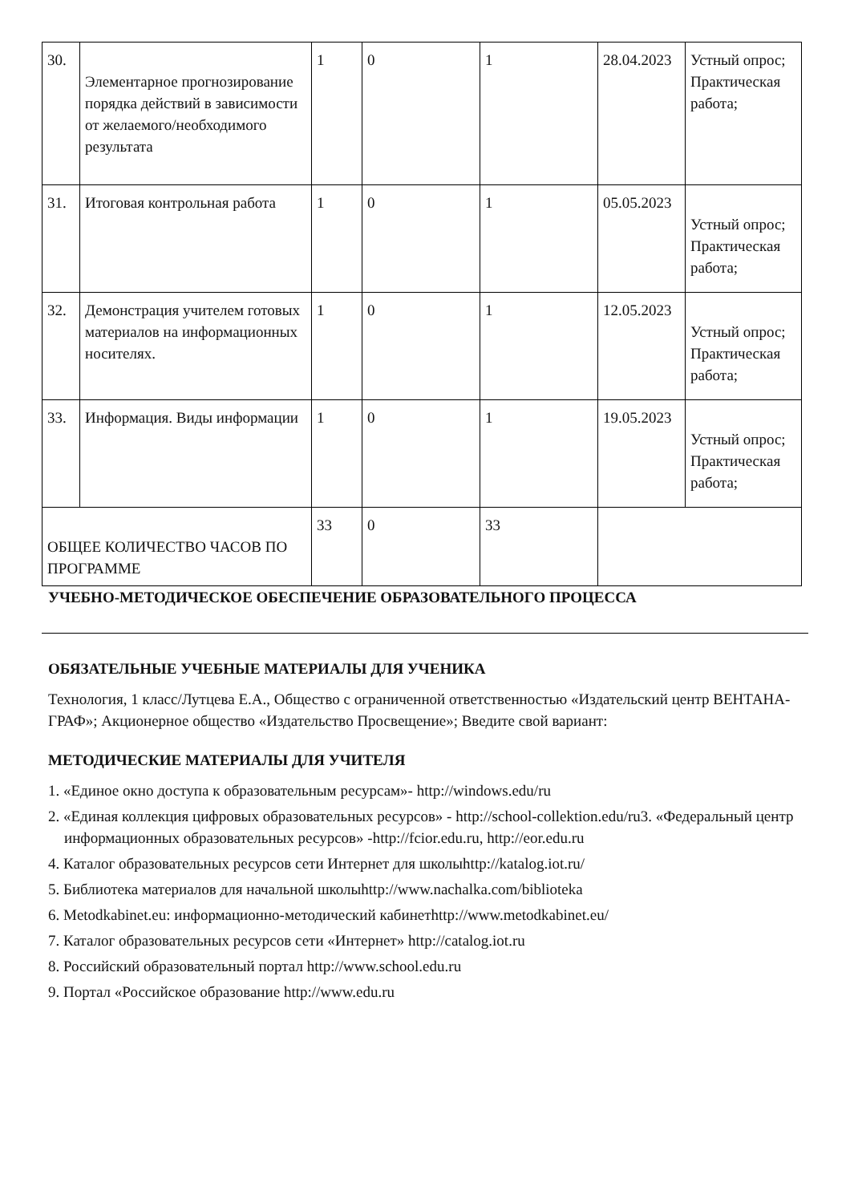| 30. | Элементарное прогнозирование порядка действий в зависимости от желаемого/необходимого результата | 1 | 0 | 1 | 28.04.2023 | Устный опрос; Практическая работа; |
| 31. | Итоговая контрольная работа | 1 | 0 | 1 | 05.05.2023 | Устный опрос; Практическая работа; |
| 32. | Демонстрация учителем готовых материалов на информационных носителях. | 1 | 0 | 1 | 12.05.2023 | Устный опрос; Практическая работа; |
| 33. | Информация. Виды информации | 1 | 0 | 1 | 19.05.2023 | Устный опрос; Практическая работа; |
| ОБЩЕЕ КОЛИЧЕСТВО ЧАСОВ ПО ПРОГРАММЕ | | 33 | 0 | 33 | | |
УЧЕБНО-МЕТОДИЧЕСКОЕ ОБЕСПЕЧЕНИЕ ОБРАЗОВАТЕЛЬНОГО ПРОЦЕССА
ОБЯЗАТЕЛЬНЫЕ УЧЕБНЫЕ МАТЕРИАЛЫ ДЛЯ УЧЕНИКА
Технология, 1 класс/Лутцева Е.А., Общество с ограниченной ответственностью «Издательский центр ВЕНТАНА-ГРАФ»; Акционерное общество «Издательство Просвещение»; Введите свой вариант:
МЕТОДИЧЕСКИЕ МАТЕРИАЛЫ ДЛЯ УЧИТЕЛЯ
1. «Единое окно доступа к образовательным ресурсам»- http://windows.edu/ru
2. «Единая коллекция цифровых образовательных ресурсов» - http://school-collektion.edu/ru3. «Федеральный центр информационных образовательных ресурсов» -http://fcior.edu.ru, http://eor.edu.ru
4. Каталог образовательных ресурсов сети Интернет для школыhttp://katalog.iot.ru/
5. Библиотека материалов для начальной школыhttp://www.nachalka.com/biblioteka
6. Metodkabinet.eu: информационно-методический кабинетhttp://www.metodkabinet.eu/
7. Каталог образовательных ресурсов сети «Интернет» http://catalog.iot.ru
8. Российский образовательный портал http://www.school.edu.ru
9. Портал «Российское образование http://www.edu.ru